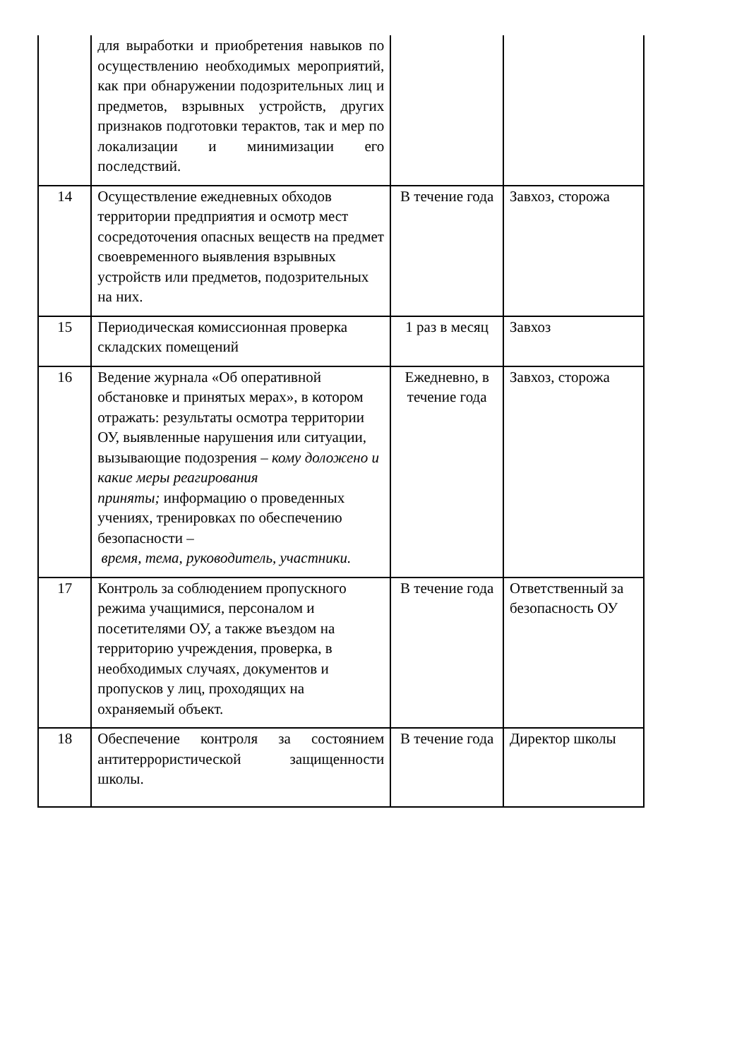| | для выработки и приобретения навыков по осуществлению необходимых мероприятий, как при обнаружении подозрительных лиц и предметов, взрывных устройств, других признаков подготовки терактов, так и мер по локализации и минимизации его последствий. | | |
| 14 | Осуществление ежедневных обходов территории предприятия и осмотр мест сосредоточения опасных веществ на предмет своевременного выявления взрывных устройств или предметов, подозрительных на них. | В течение года | Завхоз, сторожа |
| 15 | Периодическая комиссионная проверка складских помещений | 1 раз в месяц | Завхоз |
| 16 | Ведение журнала «Об оперативной обстановке и принятых мерах», в котором отражать: результаты осмотра территории ОУ, выявленные нарушения или ситуации, вызывающие подозрения – кому доложено и какие меры реагирования приняты; информацию о проведенных учениях, тренировках по обеспечению безопасности – время, тема, руководитель, участники. | Ежедневно, в течение года | Завхоз, сторожа |
| 17 | Контроль за соблюдением пропускного режима учащимися, персоналом и посетителями ОУ, а также въездом на территорию учреждения, проверка, в необходимых случаях, документов и пропусков у лиц, проходящих на охраняемый объект. | В течение года | Ответственный за безопасность ОУ |
| 18 | Обеспечение контроля за состоянием антитеррористической защищенности школы. | В течение года | Директор школы |